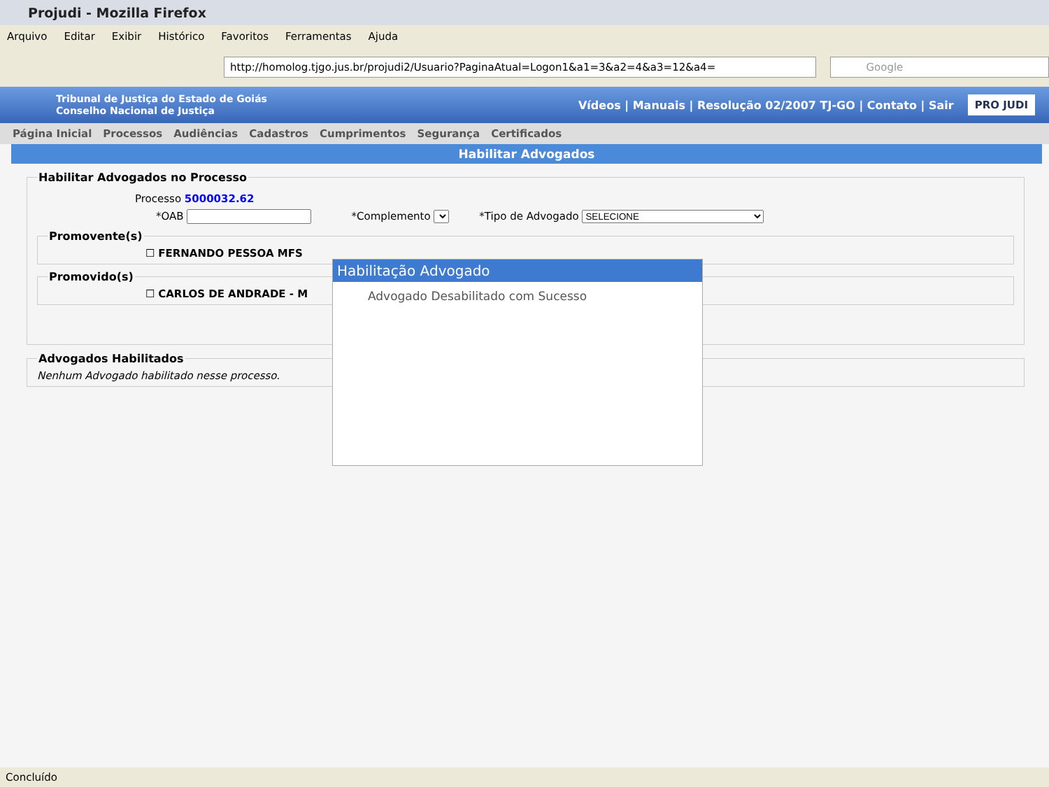Projudi - Mozilla Firefox
Arquivo Editar Exibir Histórico Favoritos Ferramentas Ajuda
http://homolog.tjgo.jus.br/projudi2/Usuario?PaginaAtual=Logon1&a1=3&a2=4&a3=12&a4= Google
Tribunal de Justiça do Estado de Goiás
Conselho Nacional de Justiça
Vídeos | Manuais | Resolução 02/2007 TJ-GO | Contato | Sair
PRO JUDI
Página Inicial Processos Audiências Cadastros Cumprimentos Segurança Certificados
Habilitar Advogados
Habilitar Advogados no Processo
Processo 5000032.62
*OAB *Complemento *Tipo de Advogado SELECIONE
Promovente(s)
☐ FERNANDO PESSOA MFS
Promovido(s)
☐ CARLOS DE ANDRADE - M
Advogados HabilitadosNenhum Advogado habilitado nesse processo.
Habilitação Advogado
Advogado Desabilitado com Sucesso
Concluído